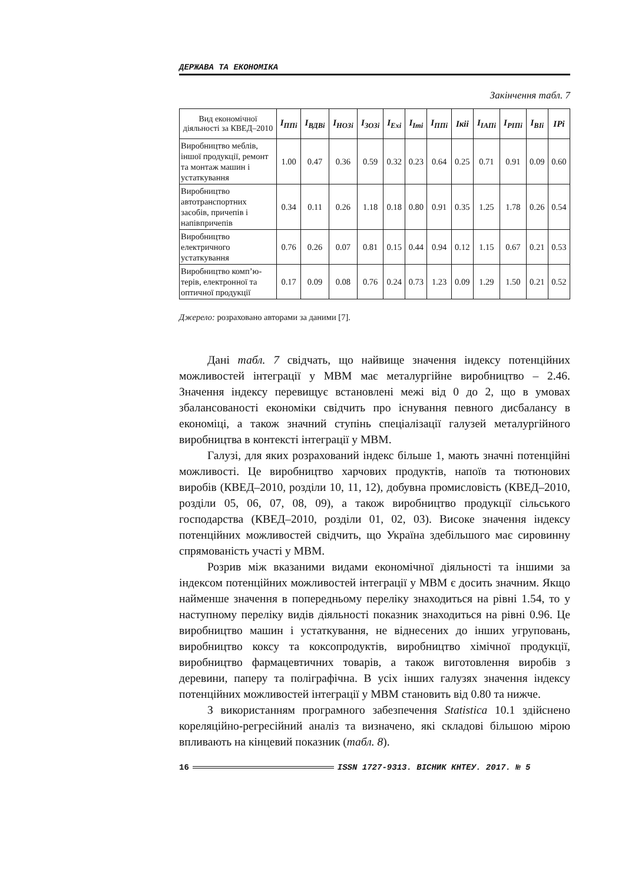ДЕРЖАВА ТА ЕКОНОМІКА
Закінчення табл. 7
| Вид економічної діяльності за КВЕД–2010 | I<sub>ППі</sub> | I<sub>ВДВі</sub> | I<sub>НОЗі</sub> | I<sub>ЗОЗі</sub> | I<sub>Exi</sub> | I<sub>Imi</sub> | I<sub>ППі</sub> | Iкіі | I<sub>ІАПі</sub> | I<sub>РІПі</sub> | I<sub>ВІі</sub> | IPi |
| --- | --- | --- | --- | --- | --- | --- | --- | --- | --- | --- | --- | --- |
| Виробництво меблів, іншої продукції, ремонт та монтаж машин і устаткування | 1.00 | 0.47 | 0.36 | 0.59 | 0.32 | 0.23 | 0.64 | 0.25 | 0.71 | 0.91 | 0.09 | 0.60 |
| Виробництво автотранспортних засобів, причепів і напівпричепів | 0.34 | 0.11 | 0.26 | 1.18 | 0.18 | 0.80 | 0.91 | 0.35 | 1.25 | 1.78 | 0.26 | 0.54 |
| Виробництво електричного устаткування | 0.76 | 0.26 | 0.07 | 0.81 | 0.15 | 0.44 | 0.94 | 0.12 | 1.15 | 0.67 | 0.21 | 0.53 |
| Виробництво комп’ю-терів, електронної та оптичної продукції | 0.17 | 0.09 | 0.08 | 0.76 | 0.24 | 0.73 | 1.23 | 0.09 | 1.29 | 1.50 | 0.21 | 0.52 |
Джерело: розраховано авторами за даними [7].
Дані табл. 7 свідчать, що найвище значення індексу потенційних можливостей інтеграції у МВМ має металургійне виробництво – 2.46. Значення індексу перевищує встановлені межі від 0 до 2, що в умовах збалансованості економіки свідчить про існування певного дисбалансу в економіці, а також значний ступінь спеціалізації галузей металургійного виробництва в контексті інтеграції у МВМ.
Галузі, для яких розрахований індекс більше 1, мають значні потенційні можливості. Це виробництво харчових продуктів, напоїв та тютюнових виробів (КВЕД–2010, розділи 10, 11, 12), добувна промисловість (КВЕД–2010, розділи 05, 06, 07, 08, 09), а також виробництво продукції сільського господарства (КВЕД–2010, розділи 01, 02, 03). Високе значення індексу потенційних можливостей свідчить, що Україна здебільшого має сировинну спрямованість участі у МВМ.
Розрив між вказаними видами економічної діяльності та іншими за індексом потенційних можливостей інтеграції у МВМ є досить значним. Якщо найменше значення в попередньому переліку знаходиться на рівні 1.54, то у наступному переліку видів діяльності показник знаходиться на рівні 0.96. Це виробництво машин і устаткування, не віднесених до інших угруповань, виробництво коксу та коксопродуктів, виробництво хімічної продукції, виробництво фармацевтичних товарів, а також виготовлення виробів з деревини, паперу та поліграфічна. В усіх інших галузях значення індексу потенційних можливостей інтеграції у МВМ становить від 0.80 та нижче.
З використанням програмного забезпечення Statistica 10.1 здійснено кореляційно-регресійний аналіз та визначено, які складові більшою мірою впливають на кінцевий показник (табл. 8).
16 ISSN 1727-9313. ВІСНИК КНТЕУ. 2017. № 5